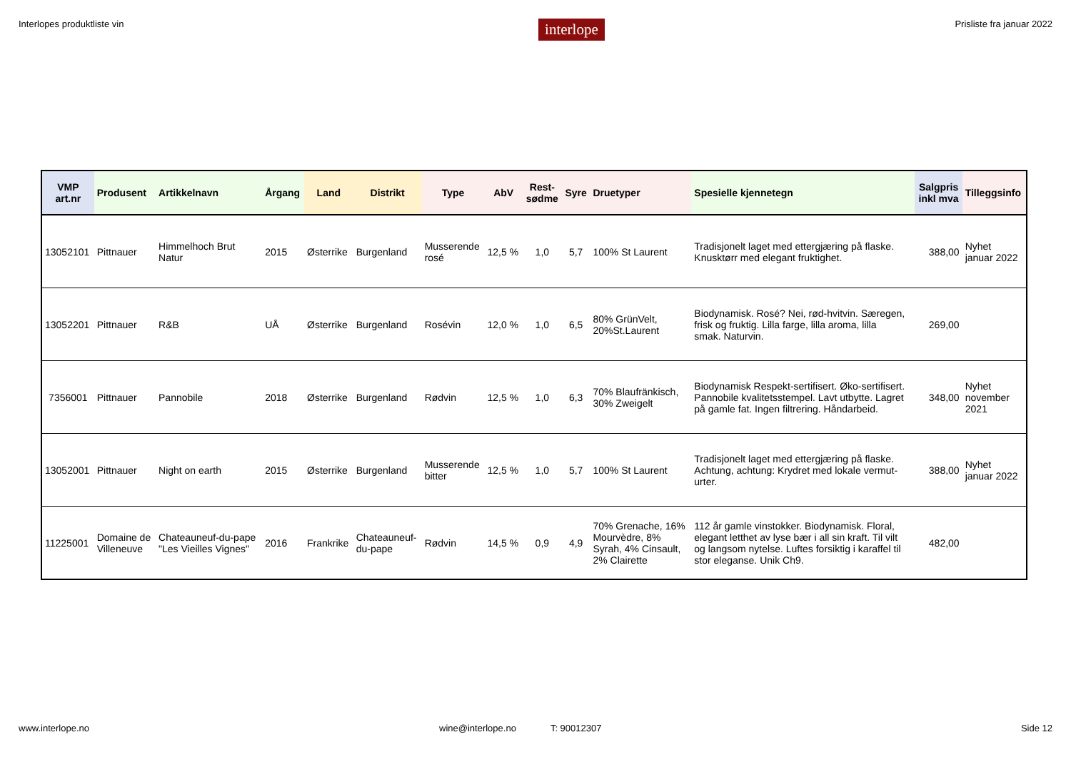Interlopes produktliste vin interlope Prisliste fra januar 2022
| VMP art.nr | Produsent | Artikkelnavn | Årgang | Land | Distrikt | Type | AbV | Rest- sødme | Syre | Druetyper | Spesielle kjennetegn | Salgpris inkl mva | Tilleggsinfo |
| --- | --- | --- | --- | --- | --- | --- | --- | --- | --- | --- | --- | --- | --- |
| 13052101 | Pittnauer | Himmelhoch Brut Natur | 2015 | Østerrike | Burgenland | Musserende rosé | 12,5 % | 1,0 | 5,7 | 100% St Laurent | Tradisjonelt laget med ettergjæring på flaske. Knusktørr med elegant fruktighet. | 388,00 | Nyhet januar 2022 |
| 13052201 | Pittnauer | R&B | UÅ | Østerrike | Burgenland | Rosévin | 12,0 % | 1,0 | 6,5 | 80% GrünVelt, 20%St.Laurent | Biodynamisk. Rosé? Nei, rød-hvitvin. Særegen, frisk og fruktig. Lilla farge, lilla aroma, lilla smak. Naturvin. | 269,00 | |
| 7356001 | Pittnauer | Pannobile | 2018 | Østerrike | Burgenland | Rødvin | 12,5 % | 1,0 | 6,3 | 70% Blaufränkisch, 30% Zweigelt | Biodynamisk Respekt-sertifisert. Øko-sertifisert. Pannobile kvalitetsstempel. Lavt utbytte. Lagret på gamle fat. Ingen filtrering. Håndarbeid. | 348,00 | Nyhet november 2021 |
| 13052001 | Pittnauer | Night on earth | 2015 | Østerrike | Burgenland | Musserende bitter | 12,5 % | 1,0 | 5,7 | 100% St Laurent | Tradisjonelt laget med ettergjæring på flaske. Achtung, achtung: Krydret med lokale vermut- urter. | 388,00 | Nyhet januar 2022 |
| 11225001 | Domaine de Villeneuve | Chateauneuf-du-pape "Les Vieilles Vignes" | 2016 | Frankrike | Chateauneuf- du-pape | Rødvin | 14,5 % | 0,9 | 4,9 | 70% Grenache, 16% Mourvèdre, 8% Syrah, 4% Cinsault, 2% Clairette | 112 år gamle vinstokker. Biodynamisk. Floral, elegant letthet av lyse bær i all sin kraft. Til vilt og langsom nytelse. Luftes forsiktig i karaffel til stor eleganse. Unik Ch9. | 482,00 | |
www.interlope.no wine@interlope.no T: 90012307 Side 12